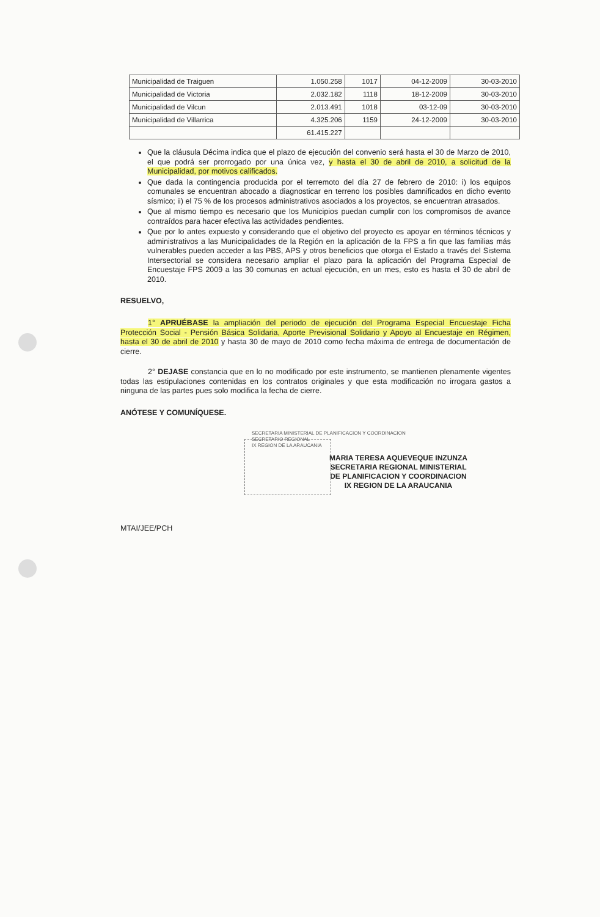| Municipalidad de Traiguen | 1.050.258 | 1017 | 04-12-2009 | 30-03-2010 |
| Municipalidad de Victoria | 2.032.182 | 1118 | 18-12-2009 | 30-03-2010 |
| Municipalidad de Vilcun | 2.013.491 | 1018 | 03-12-09 | 30-03-2010 |
| Municipalidad de Villarrica | 4.325.206 | 1159 | 24-12-2009 | 30-03-2010 |
| | 61.415.227 | | | |
Que la cláusula Décima indica que el plazo de ejecución del convenio será hasta el 30 de Marzo de 2010, el que podrá ser prorrogado por una única vez, y hasta el 30 de abril de 2010, a solicitud de la Municipalidad, por motivos calificados.
Que dada la contingencia producida por el terremoto del día 27 de febrero de 2010: i) los equipos comunales se encuentran abocado a diagnosticar en terreno los posibles damnificados en dicho evento sísmico; ii) el 75 % de los procesos administrativos asociados a los proyectos, se encuentran atrasados.
Que al mismo tiempo es necesario que los Municipios puedan cumplir con los compromisos de avance contraídos para hacer efectiva las actividades pendientes.
Que por lo antes expuesto y considerando que el objetivo del proyecto es apoyar en términos técnicos y administrativos a las Municipalidades de la Región en la aplicación de la FPS a fin que las familias más vulnerables pueden acceder a las PBS, APS y otros beneficios que otorga el Estado a través del Sistema Intersectorial se considera necesario ampliar el plazo para la aplicación del Programa Especial de Encuestaje FPS 2009 a las 30 comunas en actual ejecución, en un mes, esto es hasta el 30 de abril de 2010.
RESUELVO,
1° APRUÉBASE la ampliación del periodo de ejecución del Programa Especial Encuestaje Ficha Protección Social - Pensión Básica Solidaria, Aporte Previsional Solidario y Apoyo al Encuestaje en Régimen, hasta el 30 de abril de 2010 y hasta 30 de mayo de 2010 como fecha máxima de entrega de documentación de cierre.
2° DEJASE constancia que en lo no modificado por este instrumento, se mantienen plenamente vigentes todas las estipulaciones contenidas en los contratos originales y que esta modificación no irrogara gastos a ninguna de las partes pues solo modifica la fecha de cierre.
ANÓTESE Y COMUNÍQUESE.
SECRETARIA MINISTERIAL DE PLANIFICACION Y COORDINACION
SECRETARIO REGIONAL
IX REGION DE LA ARAUCANIA
MARIA TERESA AQUEVEQUE INZUNZA
SECRETARIA REGIONAL MINISTERIAL
DE PLANIFICACION Y COORDINACION
IX REGION DE LA ARAUCANIA
MTAI/JEE/PCH